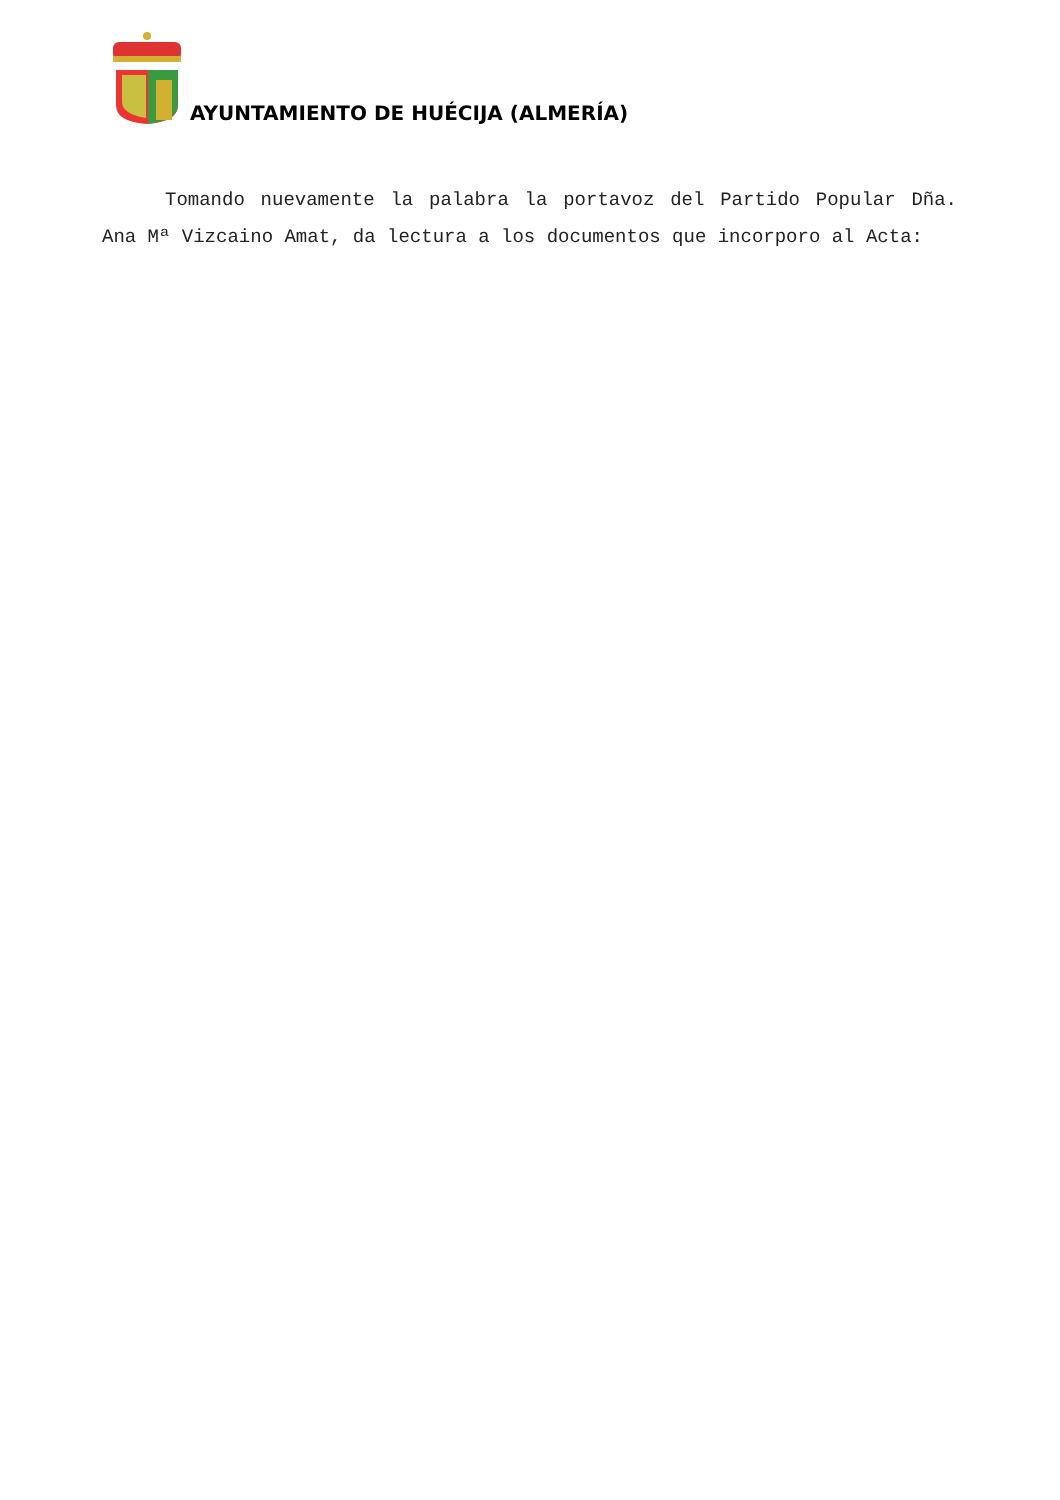AYUNTAMIENTO DE HUÉCIJA (ALMERÍA)
Tomando nuevamente la palabra la portavoz del Partido Popular Dña. Ana Mª Vizcaino Amat, da lectura a los documentos que incorporo al Acta: